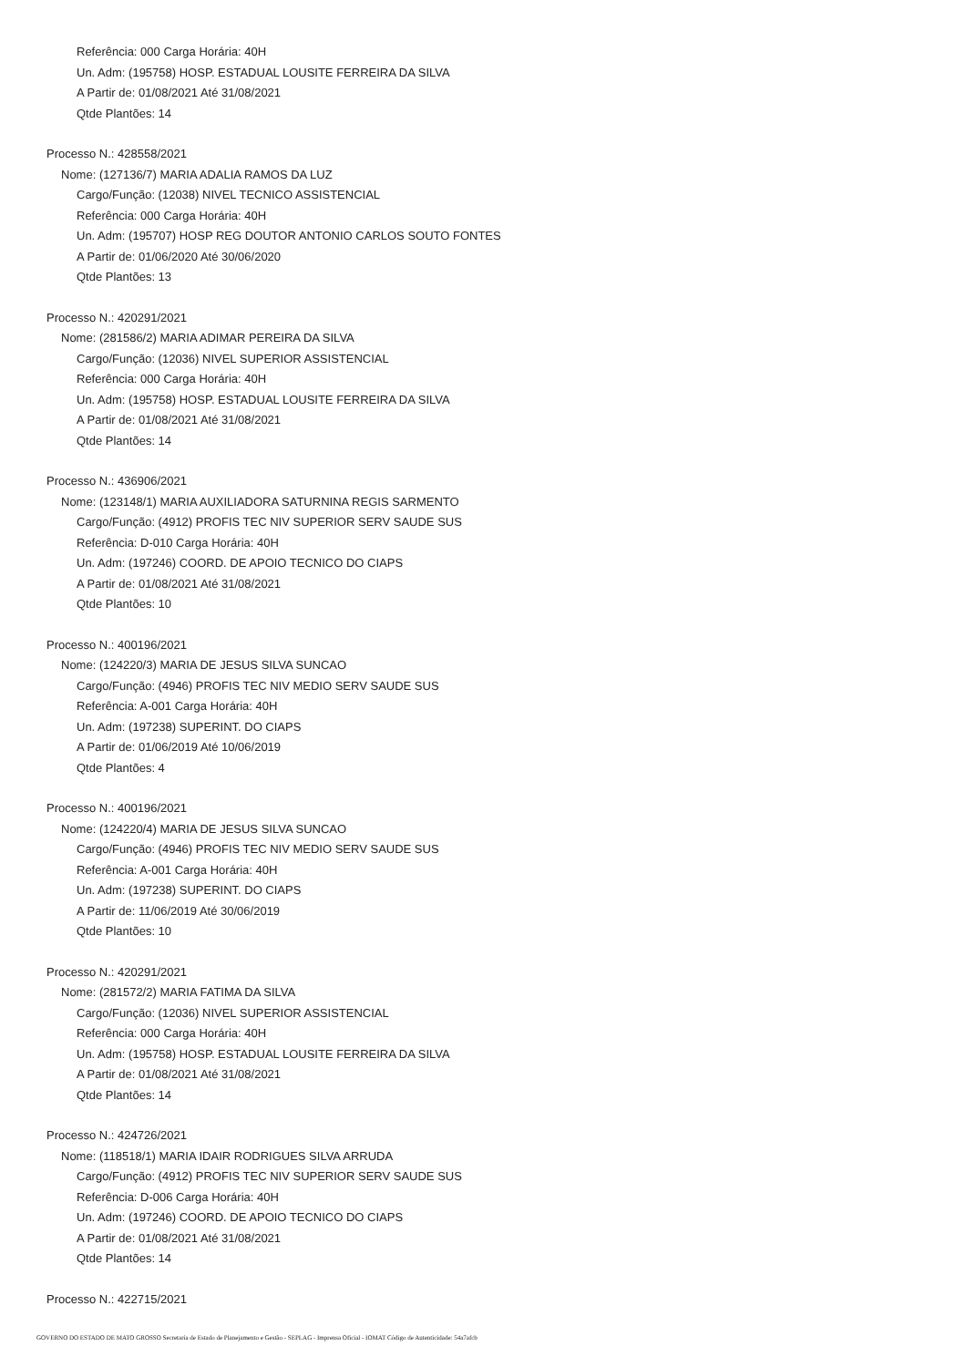Referência: 000 Carga Horária: 40H
Un. Adm: (195758) HOSP. ESTADUAL LOUSITE FERREIRA DA SILVA
A Partir de: 01/08/2021 Até 31/08/2021
Qtde Plantões: 14
Processo N.: 428558/2021
Nome: (127136/7) MARIA ADALIA RAMOS DA LUZ
Cargo/Função: (12038) NIVEL TECNICO ASSISTENCIAL
Referência: 000 Carga Horária: 40H
Un. Adm: (195707) HOSP REG DOUTOR ANTONIO CARLOS SOUTO FONTES
A Partir de: 01/06/2020 Até 30/06/2020
Qtde Plantões: 13
Processo N.: 420291/2021
Nome: (281586/2) MARIA ADIMAR PEREIRA DA SILVA
Cargo/Função: (12036) NIVEL SUPERIOR ASSISTENCIAL
Referência: 000 Carga Horária: 40H
Un. Adm: (195758) HOSP. ESTADUAL LOUSITE FERREIRA DA SILVA
A Partir de: 01/08/2021 Até 31/08/2021
Qtde Plantões: 14
Processo N.: 436906/2021
Nome: (123148/1) MARIA AUXILIADORA SATURNINA REGIS SARMENTO
Cargo/Função: (4912) PROFIS TEC NIV SUPERIOR SERV SAUDE SUS
Referência: D-010 Carga Horária: 40H
Un. Adm: (197246) COORD. DE APOIO TECNICO DO CIAPS
A Partir de: 01/08/2021 Até 31/08/2021
Qtde Plantões: 10
Processo N.: 400196/2021
Nome: (124220/3) MARIA DE JESUS SILVA SUNCAO
Cargo/Função: (4946) PROFIS TEC NIV MEDIO SERV SAUDE SUS
Referência: A-001 Carga Horária: 40H
Un. Adm: (197238) SUPERINT. DO CIAPS
A Partir de: 01/06/2019 Até 10/06/2019
Qtde Plantões: 4
Processo N.: 400196/2021
Nome: (124220/4) MARIA DE JESUS SILVA SUNCAO
Cargo/Função: (4946) PROFIS TEC NIV MEDIO SERV SAUDE SUS
Referência: A-001 Carga Horária: 40H
Un. Adm: (197238) SUPERINT. DO CIAPS
A Partir de: 11/06/2019 Até 30/06/2019
Qtde Plantões: 10
Processo N.: 420291/2021
Nome: (281572/2) MARIA FATIMA DA SILVA
Cargo/Função: (12036) NIVEL SUPERIOR ASSISTENCIAL
Referência: 000 Carga Horária: 40H
Un. Adm: (195758) HOSP. ESTADUAL LOUSITE FERREIRA DA SILVA
A Partir de: 01/08/2021 Até 31/08/2021
Qtde Plantões: 14
Processo N.: 424726/2021
Nome: (118518/1) MARIA IDAIR RODRIGUES SILVA ARRUDA
Cargo/Função: (4912) PROFIS TEC NIV SUPERIOR SERV SAUDE SUS
Referência: D-006 Carga Horária: 40H
Un. Adm: (197246) COORD. DE APOIO TECNICO DO CIAPS
A Partir de: 01/08/2021 Até 31/08/2021
Qtde Plantões: 14
Processo N.: 422715/2021
GOVERNO DO ESTADO DE MATO GROSSO Secretaria de Estado de Planejamento e Gestão - SEPLAG - Imprensa Oficial - IOMAT Código de Autenticidade: 54a7afcb